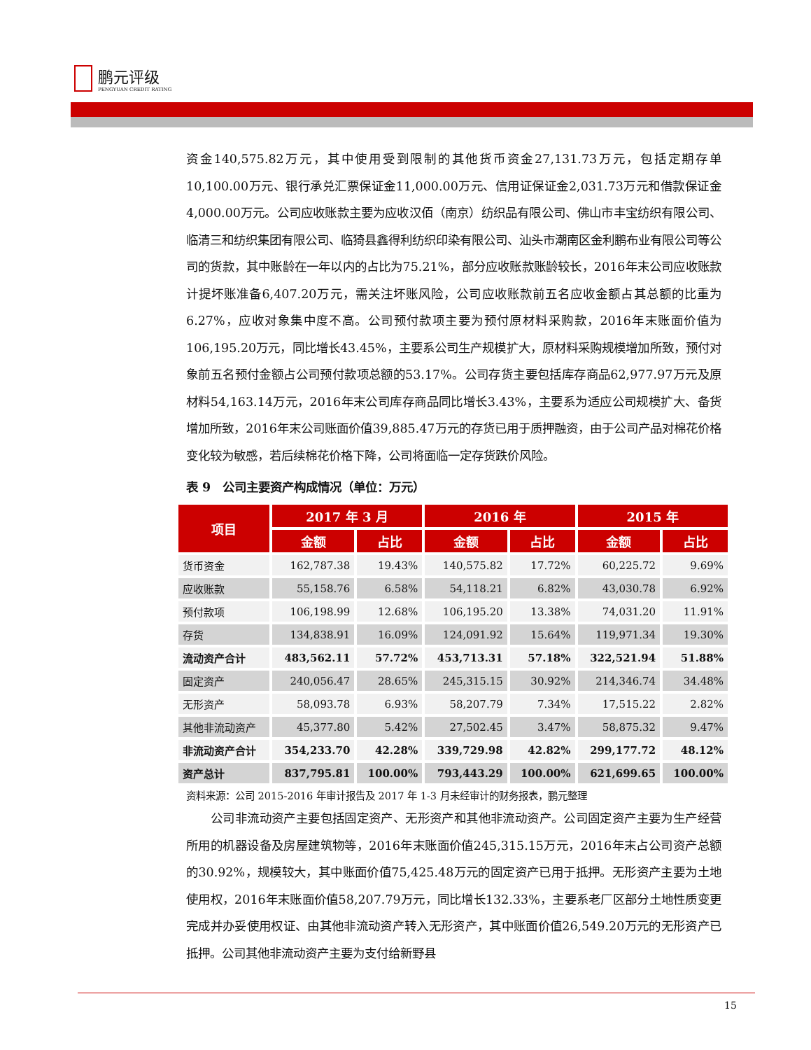鹏元评级
PENGYUAN CREDIT RATING
资金140,575.82万元，其中使用受到限制的其他货币资金27,131.73万元，包括定期存单10,100.00万元、银行承兑汇票保证金11,000.00万元、信用证保证金2,031.73万元和借款保证金4,000.00万元。公司应收账款主要为应收汉佰（南京）纺织品有限公司、佛山市丰宝纺织有限公司、临清三和纺织集团有限公司、临猗县鑫得利纺织印染有限公司、汕头市潮南区金利鹏布业有限公司等公司的货款，其中账龄在一年以内的占比为75.21%，部分应收账款账龄较长，2016年末公司应收账款计提坏账准备6,407.20万元，需关注坏账风险，公司应收账款前五名应收金额占其总额的比重为6.27%，应收对象集中度不高。公司预付款项主要为预付原材料采购款，2016年末账面价值为106,195.20万元，同比增长43.45%，主要系公司生产规模扩大，原材料采购规模增加所致，预付对象前五名预付金额占公司预付款项总额的53.17%。公司存货主要包括库存商品62,977.97万元及原材料54,163.14万元，2016年末公司库存商品同比增长3.43%，主要系为适应公司规模扩大、备货增加所致，2016年末公司账面价值39,885.47万元的存货已用于质押融资，由于公司产品对棉花价格变化较为敏感，若后续棉花价格下降，公司将面临一定存货跌价风险。
表 9　公司主要资产构成情况（单位：万元）
| 项目 | 2017 年 3 月 | | 2016 年 | | 2015 年 | |
| --- | --- | --- | --- | --- | --- | --- |
| | 金额 | 占比 | 金额 | 占比 | 金额 | 占比 |
| 货币资金 | 162,787.38 | 19.43% | 140,575.82 | 17.72% | 60,225.72 | 9.69% |
| 应收账款 | 55,158.76 | 6.58% | 54,118.21 | 6.82% | 43,030.78 | 6.92% |
| 预付款项 | 106,198.99 | 12.68% | 106,195.20 | 13.38% | 74,031.20 | 11.91% |
| 存货 | 134,838.91 | 16.09% | 124,091.92 | 15.64% | 119,971.34 | 19.30% |
| 流动资产合计 | 483,562.11 | 57.72% | 453,713.31 | 57.18% | 322,521.94 | 51.88% |
| 固定资产 | 240,056.47 | 28.65% | 245,315.15 | 30.92% | 214,346.74 | 34.48% |
| 无形资产 | 58,093.78 | 6.93% | 58,207.79 | 7.34% | 17,515.22 | 2.82% |
| 其他非流动资产 | 45,377.80 | 5.42% | 27,502.45 | 3.47% | 58,875.32 | 9.47% |
| 非流动资产合计 | 354,233.70 | 42.28% | 339,729.98 | 42.82% | 299,177.72 | 48.12% |
| 资产总计 | 837,795.81 | 100.00% | 793,443.29 | 100.00% | 621,699.65 | 100.00% |
资料来源：公司 2015-2016 年审计报告及 2017 年 1-3 月未经审计的财务报表，鹏元整理
公司非流动资产主要包括固定资产、无形资产和其他非流动资产。公司固定资产主要为生产经营所用的机器设备及房屋建筑物等，2016年末账面价值245,315.15万元，2016年末占公司资产总额的30.92%，规模较大，其中账面价值75,425.48万元的固定资产已用于抵押。无形资产主要为土地使用权，2016年末账面价值58,207.79万元，同比增长132.33%，主要系老厂区部分土地性质变更完成并办妥使用权证、由其他非流动资产转入无形资产，其中账面价值26,549.20万元的无形资产已抵押。公司其他非流动资产主要为支付给新野县
15